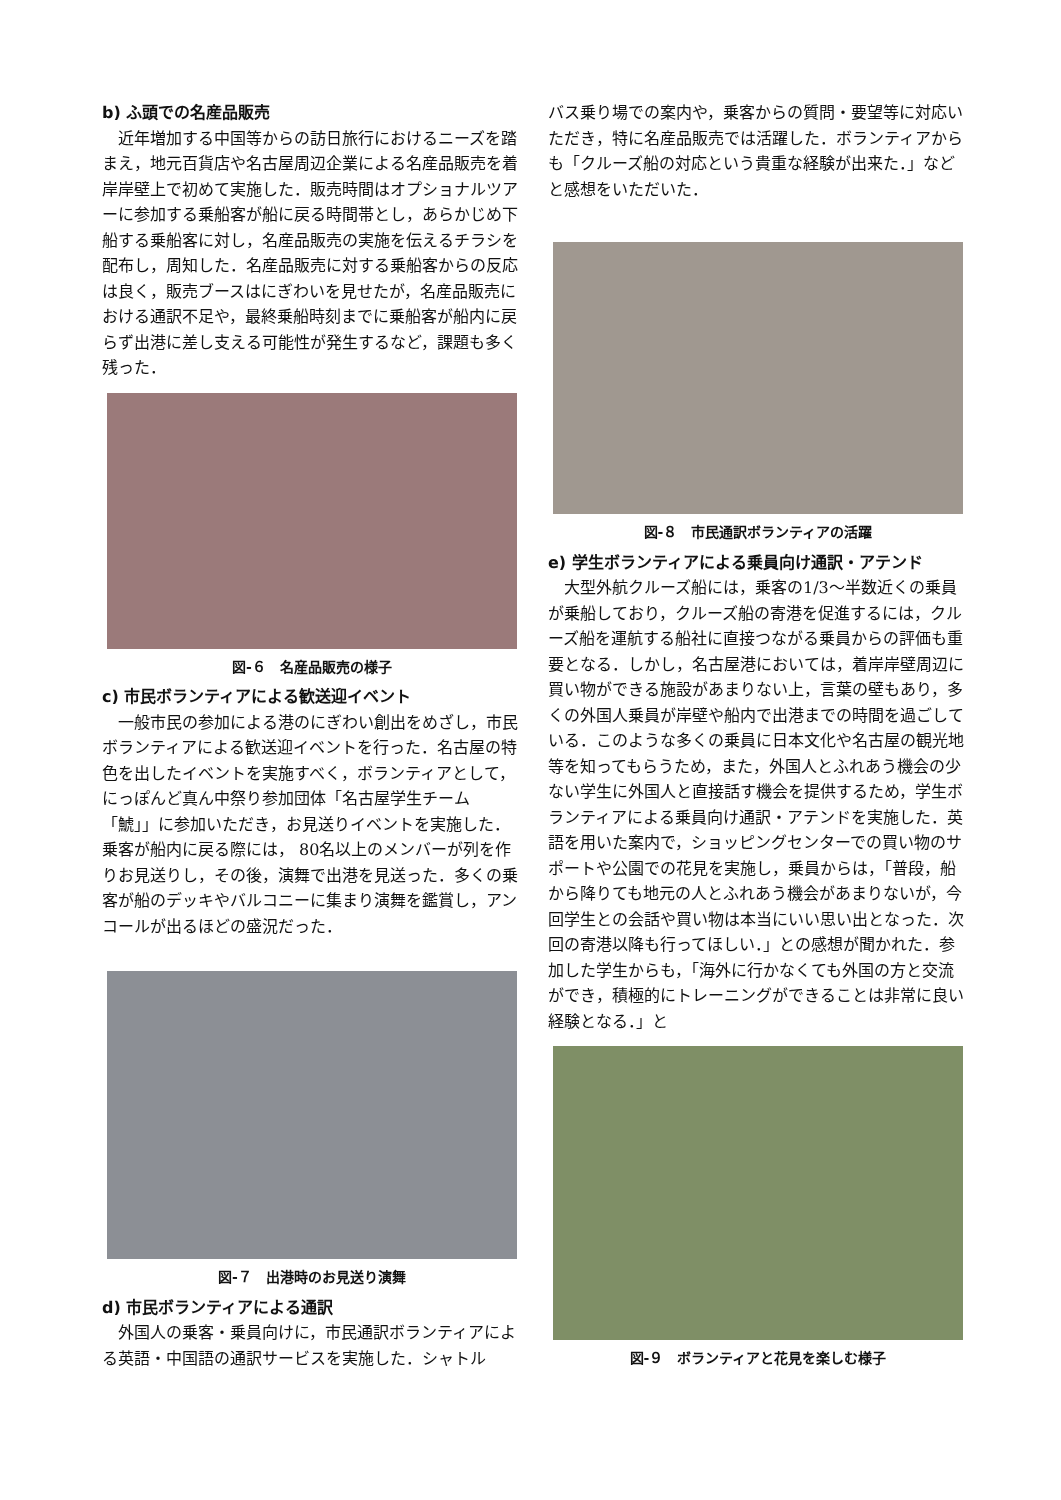b) ふ頭での名産品販売
　近年増加する中国等からの訪日旅行におけるニーズを踏まえ，地元百貨店や名古屋周辺企業による名産品販売を着岸岸壁上で初めて実施した．販売時間はオプショナルツアーに参加する乗船客が船に戻る時間帯とし，あらかじめ下船する乗船客に対し，名産品販売の実施を伝えるチラシを配布し，周知した．名産品販売に対する乗船客からの反応は良く，販売ブースはにぎわいを見せたが，名産品販売における通訳不足や，最終乗船時刻までに乗船客が船内に戻らず出港に差し支える可能性が発生するなど，課題も多く残った．
図-６　名産品販売の様子
c) 市民ボランティアによる歓送迎イベント
　一般市民の参加による港のにぎわい創出をめざし，市民ボランティアによる歓送迎イベントを行った．名古屋の特色を出したイベントを実施すべく，ボランティアとして，にっぽんど真ん中祭り参加団体「名古屋学生チーム「鯱」」に参加いただき，お見送りイベントを実施した．乗客が船内に戻る際には， 80名以上のメンバーが列を作りお見送りし，その後，演舞で出港を見送った．多くの乗客が船のデッキやバルコニーに集まり演舞を鑑賞し，アンコールが出るほどの盛況だった．
図-７　出港時のお見送り演舞
d) 市民ボランティアによる通訳
　外国人の乗客・乗員向けに，市民通訳ボランティアによる英語・中国語の通訳サービスを実施した．シャトル
バス乗り場での案内や，乗客からの質問・要望等に対応いただき，特に名産品販売では活躍した．ボランティアからも「クルーズ船の対応という貴重な経験が出来た．」などと感想をいただいた．
図-８　市民通訳ボランティアの活躍
e) 学生ボランティアによる乗員向け通訳・アテンド
　大型外航クルーズ船には，乗客の1/3～半数近くの乗員が乗船しており，クルーズ船の寄港を促進するには，クルーズ船を運航する船社に直接つながる乗員からの評価も重要となる．しかし，名古屋港においては，着岸岸壁周辺に買い物ができる施設があまりない上，言葉の壁もあり，多くの外国人乗員が岸壁や船内で出港までの時間を過ごしている．このような多くの乗員に日本文化や名古屋の観光地等を知ってもらうため，また，外国人とふれあう機会の少ない学生に外国人と直接話す機会を提供するため，学生ボランティアによる乗員向け通訳・アテンドを実施した．英語を用いた案内で，ショッピングセンターでの買い物のサポートや公園での花見を実施し，乗員からは，「普段，船から降りても地元の人とふれあう機会があまりないが，今回学生との会話や買い物は本当にいい思い出となった．次回の寄港以降も行ってほしい．」との感想が聞かれた．参加した学生からも，「海外に行かなくても外国の方と交流ができ，積極的にトレーニングができることは非常に良い経験となる．」と
図-９　ボランティアと花見を楽しむ様子